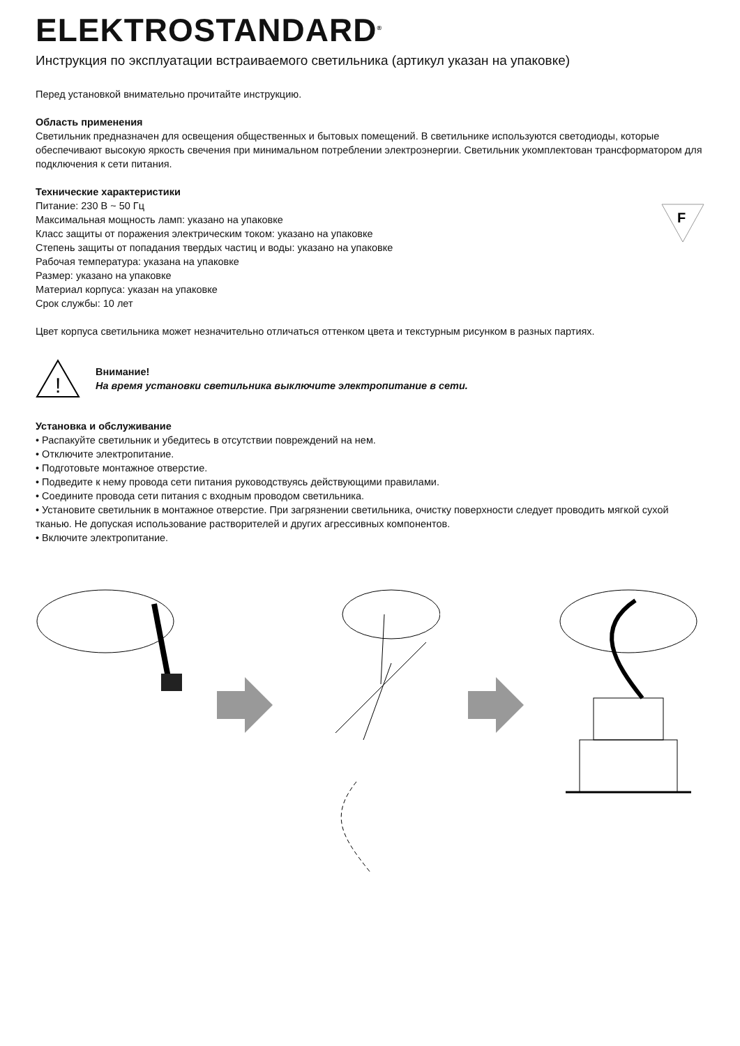ELEKTROSTANDARD<sup>®</sup>
Инструкция по эксплуатации встраиваемого светильника (артикул указан на упаковке)
Перед установкой внимательно прочитайте инструкцию.
Область применения
Светильник предназначен для освещения общественных и бытовых помещений. В светильнике используются светодиоды, которые обеспечивают высокую яркость свечения при минимальном потреблении электроэнергии. Светильник укомплектован трансформатором для подключения к сети питания.
Технические характеристики
Питание: 230 В ~ 50 Гц
Максимальная мощность ламп: указано на упаковке
Класс защиты от поражения электрическим током: указано на упаковке
Степень защиты от попадания твердых частиц и воды: указано на упаковке
Рабочая температура: указана на упаковке
Размер: указано на упаковке
Материал корпуса: указан на упаковке
Срок службы: 10 лет
F
Цвет корпуса светильника может незначительно отличаться оттенком цвета и текстурным рисунком в разных партиях.
!
Внимание!
На время установки светильника выключите электропитание в сети.
Установка и обслуживание
• Распакуйте светильник и убедитесь в отсутствии повреждений на нем.
• Отключите электропитание.
• Подготовьте монтажное отверстие.
• Подведите к нему провода сети питания руководствуясь действующими правилами.
• Соедините провода сети питания с входным проводом светильника.
• Установите светильник в монтажное отверстие. При загрязнении светильника, очистку поверхности следует проводить мягкой сухой тканью. Не допуская использование растворителей и других агрессивных компонентов.
• Включите электропитание.